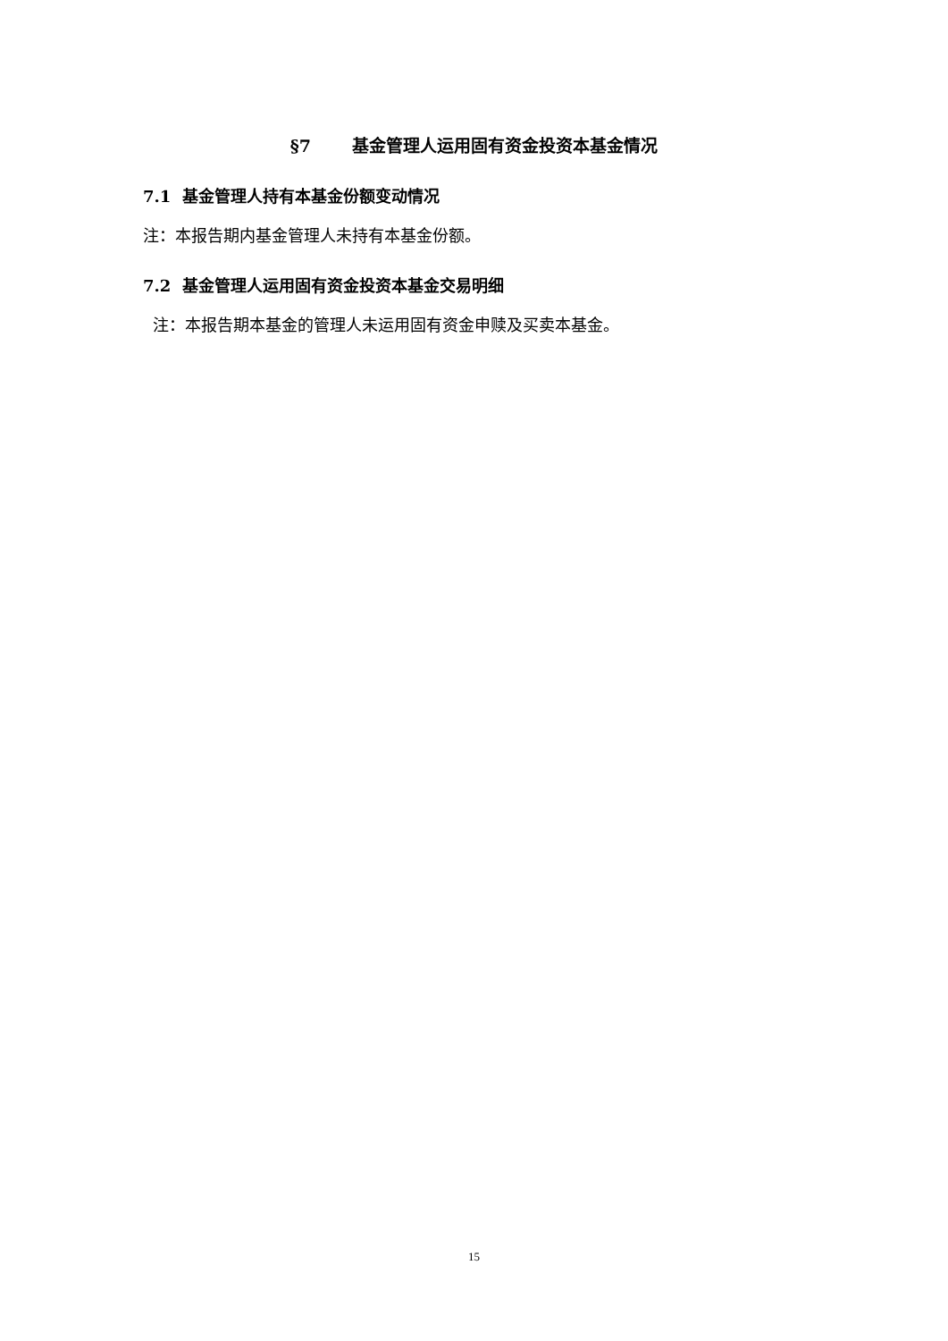§7 基金管理人运用固有资金投资本基金情况
7.1 基金管理人持有本基金份额变动情况
注：本报告期内基金管理人未持有本基金份额。
7.2 基金管理人运用固有资金投资本基金交易明细
注：本报告期本基金的管理人未运用固有资金申赎及买卖本基金。
15